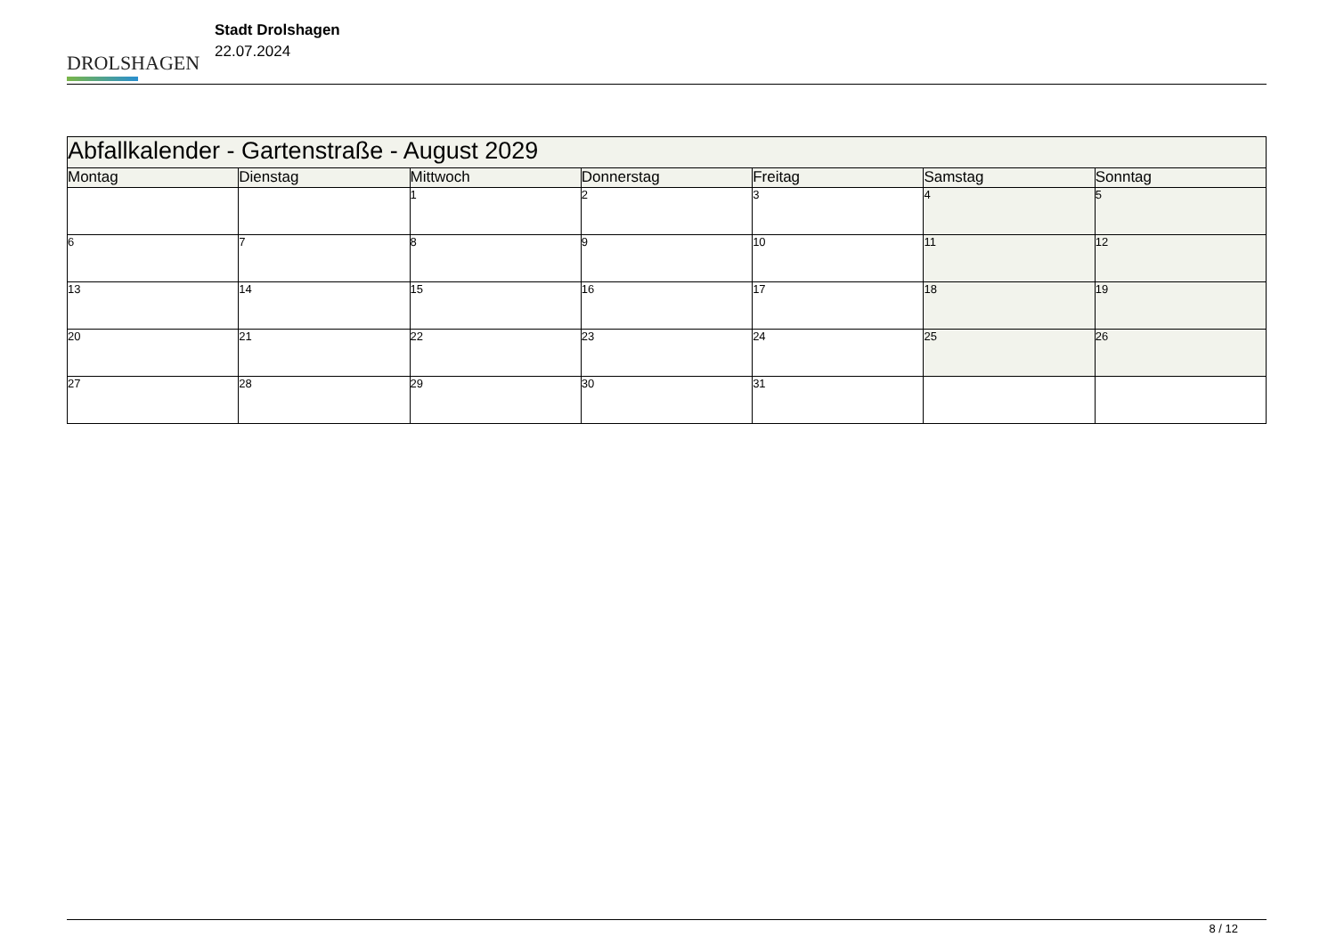DROLSHAGEN
Stadt Drolshagen
22.07.2024
| Abfallkalender - Gartenstraße - August 2029 | | | | | | |
| --- | --- | --- | --- | --- | --- | --- |
| Montag | Dienstag | Mittwoch | Donnerstag | Freitag | Samstag | Sonntag |
| | | 1 | 2 | 3 | 4 | 5 |
| 6 | 7 | 8 | 9 | 10 | 11 | 12 |
| 13 | 14 | 15 | 16 | 17 | 18 | 19 |
| 20 | 21 | 22 | 23 | 24 | 25 | 26 |
| 27 | 28 | 29 | 30 | 31 | | |
8 / 12